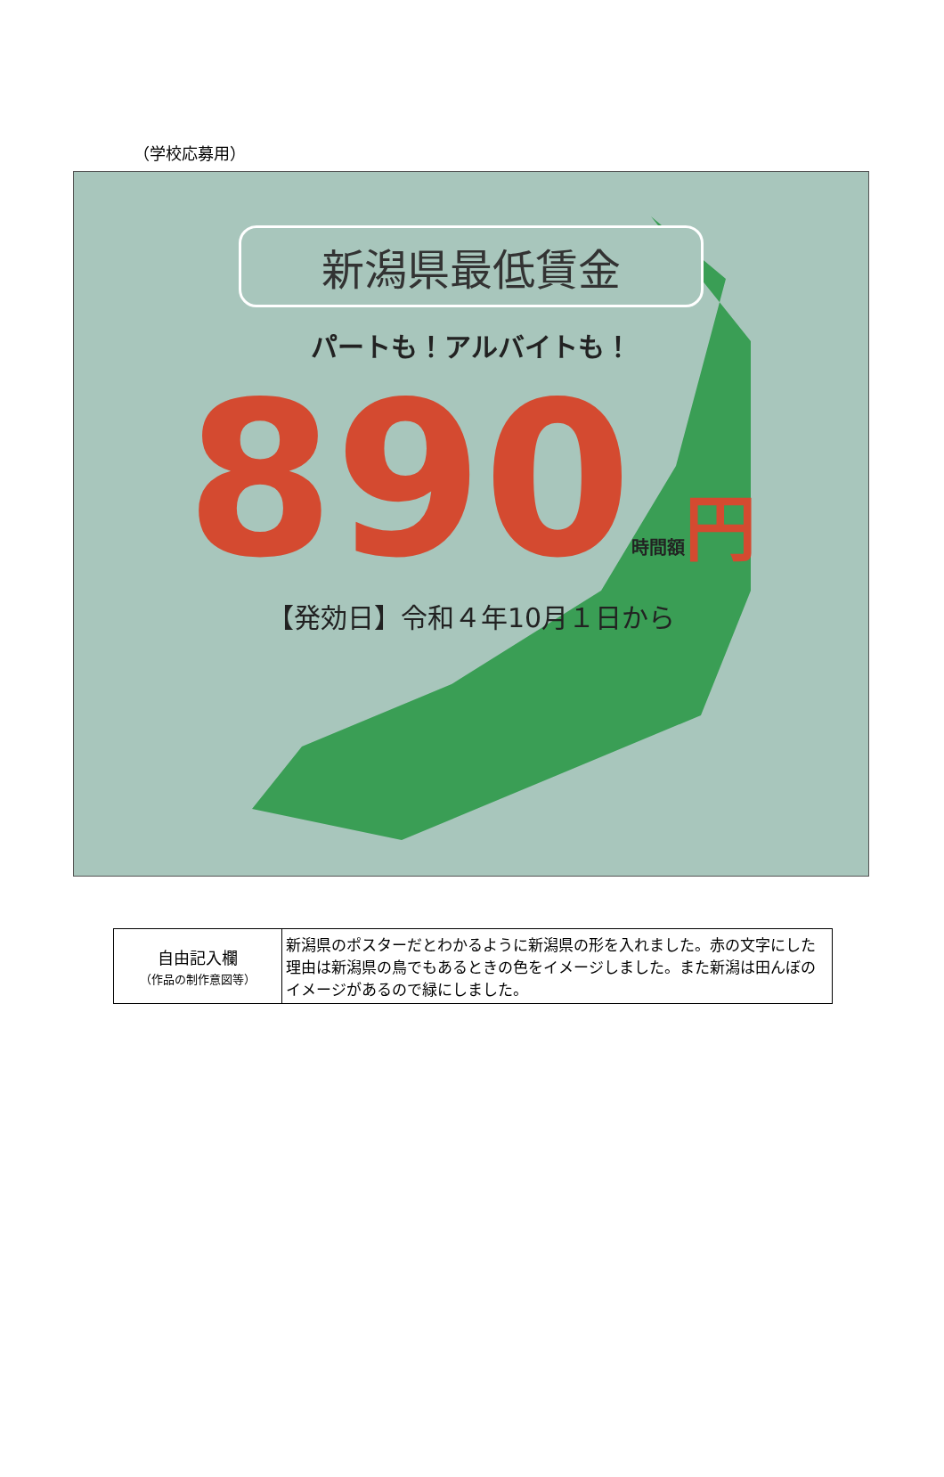（学校応募用）
新潟県最低賃金
パートも！アルバイトも！
890時間額 円
【発効日】令和４年10月１日から
| 自由記入欄 （作品の制作意図等） | 新潟県のポスターだとわかるように新潟県の形を入れました。赤の文字にした理由は新潟県の鳥でもあるときの色をイメージしました。また新潟は田んぼのイメージがあるので緑にしました。 |